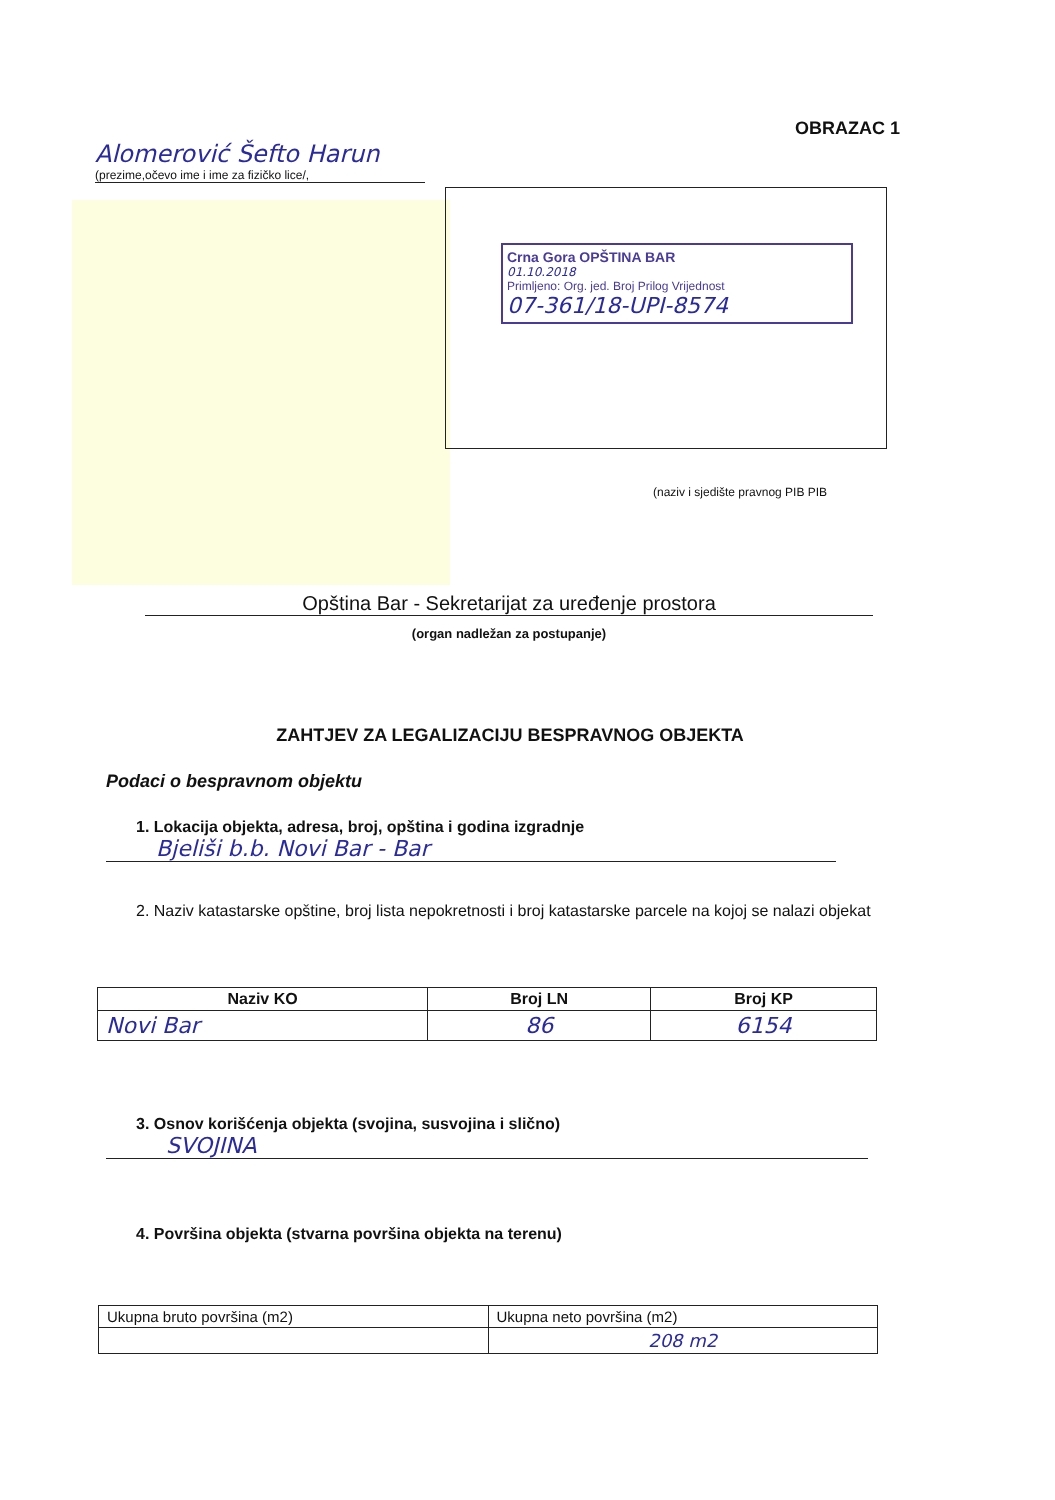OBRAZAC 1
Alomerović Šefto Harun
(prezime,očevo ime i ime za fizičko lice/,
Crna Gora OPŠTINA BAR
01.10.2018
Primljeno: Org. jed. Broj Prilog Vrijednost
07-361/18-UPI-8574
(naziv i sjedište pravnog PIB PIB
Opština Bar - Sekretarijat za uređenje prostora
(organ nadležan za postupanje)
ZAHTJEV ZA LEGALIZACIJU BESPRAVNOG OBJEKTA
Podaci o bespravnom objektu
1. Lokacija objekta, adresa, broj, opština i godina izgradnje
Bjeliši b.b. Novi Bar - Bar
2. Naziv katastarske opštine, broj lista nepokretnosti i broj katastarske parcele na kojoj se nalazi objekat
| Naziv KO | Broj LN | Broj KP |
| --- | --- | --- |
| Novi Bar | 86 | 6154 |
3. Osnov korišćenja objekta (svojina, susvojina i slično)
SVOJINA
4. Površina objekta (stvarna površina objekta na terenu)
| Ukupna bruto površina (m2) | Ukupna neto površina (m2) |
| | 208 m2 |